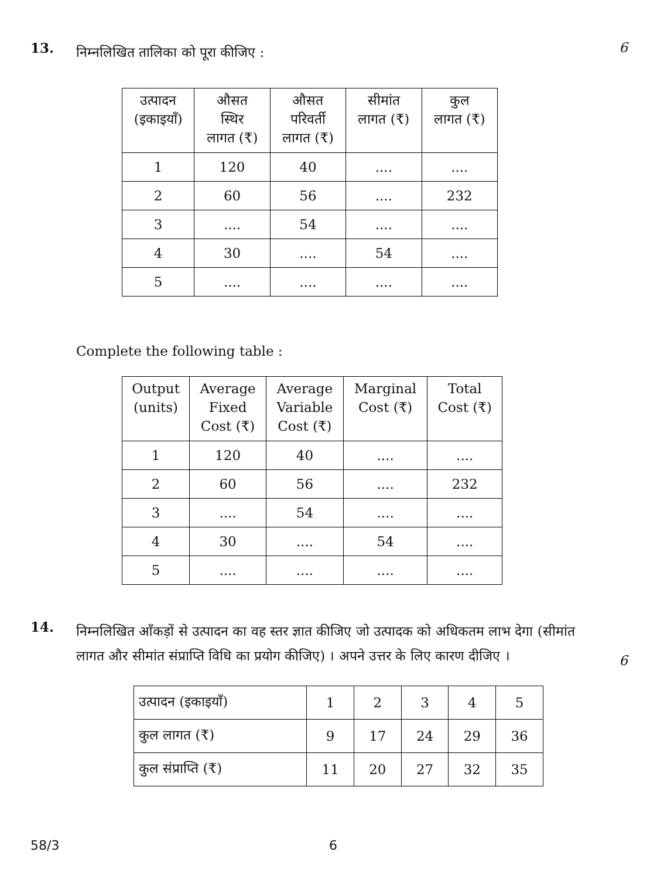13.
निम्नलिखित तालिका को पूरा कीजिए :
6
| उत्पादन (इकाइयाँ) | औसत स्थिर लागत (₹) | औसत परिवर्ती लागत (₹) | सीमांत लागत (₹) | कुल लागत (₹) |
| --- | --- | --- | --- | --- |
| 1 | 120 | 40 | .... | .... |
| 2 | 60 | 56 | .... | 232 |
| 3 | .... | 54 | .... | .... |
| 4 | 30 | .... | 54 | .... |
| 5 | .... | .... | .... | .... |
Complete the following table :
| Output (units) | Average Fixed Cost (₹) | Average Variable Cost (₹) | Marginal Cost (₹) | Total Cost (₹) |
| --- | --- | --- | --- | --- |
| 1 | 120 | 40 | .... | .... |
| 2 | 60 | 56 | .... | 232 |
| 3 | .... | 54 | .... | .... |
| 4 | 30 | .... | 54 | .... |
| 5 | .... | .... | .... | .... |
14.
निम्नलिखित आँकड़ों से उत्पादन का वह स्तर ज्ञात कीजिए जो उत्पादक को अधिकतम लाभ देगा (सीमांत लागत और सीमांत संप्राप्ति विधि का प्रयोग कीजिए) । अपने उत्तर के लिए कारण दीजिए ।
6
| उत्पादन (इकाइयाँ) | 1 | 2 | 3 | 4 | 5 |
| कुल लागत (₹) | 9 | 17 | 24 | 29 | 36 |
| कुल संप्राप्ति (₹) | 11 | 20 | 27 | 32 | 35 |
58/3 6